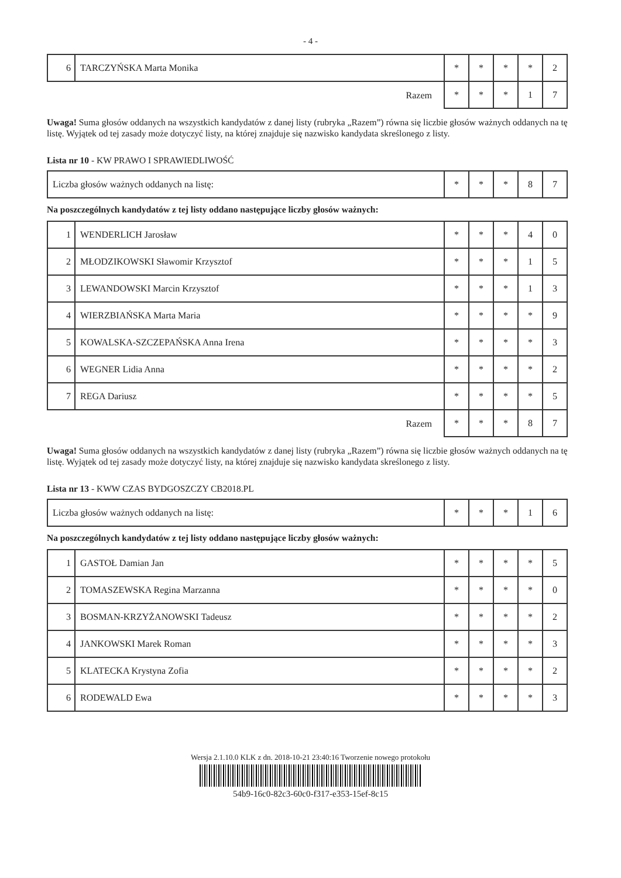- 4 -
| 6 | TARCZYŃSKA Marta Monika | * | * | * | * | 2 |
| Razem | | * | * | * | 1 | 7 |
Uwaga! Suma głosów oddanych na wszystkich kandydatów z danej listy (rubryka „Razem”) równa się liczbie głosów ważnych oddanych na tę listę. Wyjątek od tej zasady może dotyczyć listy, na której znajduje się nazwisko kandydata skreślonego z listy.
Lista nr 10 - KW PRAWO I SPRAWIEDLIWOŚĆ
| Liczba głosów ważnych oddanych na listę: | * | * | * | 8 | 7 |
Na poszczególnych kandydatów z tej listy oddano następujące liczby głosów ważnych:
| 1 | WENDERLICH Jarosław | * | * | * | 4 | 0 |
| 2 | MŁODZIKOWSKI Sławomir Krzysztof | * | * | * | 1 | 5 |
| 3 | LEWANDOWSKI Marcin Krzysztof | * | * | * | 1 | 3 |
| 4 | WIERZBIAŃSKA Marta Maria | * | * | * | * | 9 |
| 5 | KOWALSKA-SZCZEPAŃSKA Anna Irena | * | * | * | * | 3 |
| 6 | WEGNER Lidia Anna | * | * | * | * | 2 |
| 7 | REGA Dariusz | * | * | * | * | 5 |
| Razem | | * | * | * | 8 | 7 |
Uwaga! Suma głosów oddanych na wszystkich kandydatów z danej listy (rubryka „Razem”) równa się liczbie głosów ważnych oddanych na tę listę. Wyjątek od tej zasady może dotyczyć listy, na której znajduje się nazwisko kandydata skreślonego z listy.
Lista nr 13 - KWW CZAS BYDGOSZCZY CB2018.PL
| Liczba głosów ważnych oddanych na listę: | * | * | * | 1 | 6 |
Na poszczególnych kandydatów z tej listy oddano następujące liczby głosów ważnych:
| 1 | GASTOŁ Damian Jan | * | * | * | * | 5 |
| 2 | TOMASZEWSKA Regina Marzanna | * | * | * | * | 0 |
| 3 | BOSMAN-KRZYŻANOWSKI Tadeusz | * | * | * | * | 2 |
| 4 | JANKOWSKI Marek Roman | * | * | * | * | 3 |
| 5 | KLATECKA Krystyna Zofia | * | * | * | * | 2 |
| 6 | RODEWALD Ewa | * | * | * | * | 3 |
Wersja 2.1.10.0 KLK z dn. 2018-10-21 23:40:16 Tworzenie nowego protokołu
54b9-16c0-82c3-60c0-f317-e353-15ef-8c15